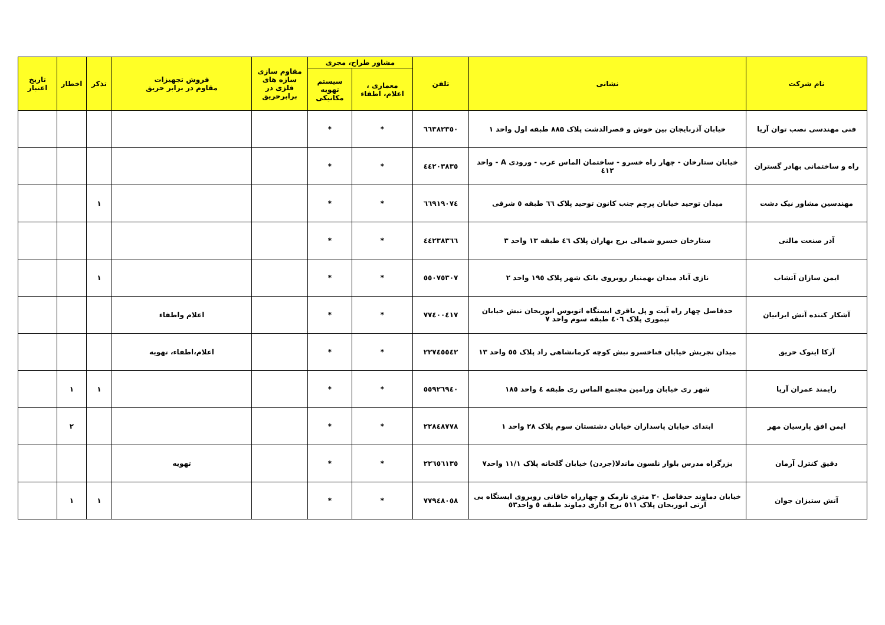| نام شرکت | نشانی | تلفن | مشاور طراح، مجری | | مقاوم سازی سازه های فلزی در برابرحریق | فروش تجهیزات مقاوم در برابر حریق | تذکر | اخطار | تاریخ اعتبار |
| --- | --- | --- | --- | --- | --- | --- | --- | --- | --- |
| | | | معماری ، اعلام، اطفاء | سیستم تهویه مکانیکی | | | | | |
| فنی مهندسی نصب توان آریا | خیابان آذربایجان بین خوش و قصرالدشت پلاک ۸۸۵ طبقه اول واحد ۱ | ٦٦٣٨٢٣٥٠ | * | * | | | | | |
| راه و ساختمانی بهادر گستران | خیابان ستارخان - چهار راه خسرو - ساختمان الماس غرب - ورودی A - واحد ٤١٢ | ٤٤٢٠٣٨٣٥ | * | * | | | | | |
| مهندسین مشاور نیک دشت | میدان توحید خیابان پرچم جنب کانون توحید پلاک ٦٦ طبقه ٥ شرقی | ٦٦٩١٩٠٧٤ | * | * | | | ۱ | | |
| آذر صنعت مالنی | ستارخان خسرو شمالی برج بهاران پلاک ٤٦ طبقه ۱۳ واحد ۳ | ٤٤٢٣٨٣٦٦ | * | * | | | | | |
| ایمن سازان آتشاب | نازی آباد میدان بهمنیار روبروی بانک شهر پلاک ۱۹٥ واحد ۲ | ٥٥٠٧٥٣٠٧ | * | * | | | ۱ | | |
| آشکار کننده آتش ایرانیان | حدفاصل چهار راه آیت و پل باقری ایستگاه اتوبوس ابوریحان نبش خیابان تیموری پلاک ٤٠٦ طبقه سوم واحد ۷ | ٧٧٤٠٠٤١٧ | * | * | | اعلام واطفاء | | | |
| آرکا ایتوک حریق | میدان تجریش خیابان فناخسرو نبش کوچه کرمانشاهی راد پلاک ٥٥ واحد ۱۳ | ٢٢٧٤٥٥٤٢ | * | * | | اعلام،اطفاء، تهویه | | | |
| رایمند عمران آریا | شهر ری خیابان ورامین مجتمع الماس ری طبقه ٤ واحد ۱۸٥ | ٥٥٩٢٦٩٤٠ | * | * | | | ۱ | ۱ | |
| ایمن افق پارسیان مهر | ابتدای خیابان پاسداران خیابان دشتستان سوم پلاک ۲۸ واحد ۱ | ٢٢٨٤٨٧٧٨ | * | * | | | | ۲ | |
| دقیق کنترل آرمان | بزرگراه مدرس بلوار نلسون ماندلا(جردن) خیابان گلخانه پلاک ۱۱/۱ واحد۷ | ٢٢٦٥٦١٣٥ | * | * | | تهویه | | | |
| آتش ستیزان جوان | خیابان دماوند حدفاصل ۳۰ متری نارمک و چهارراه خاقانی روبروی ایستگاه بی آرتی ابوریحان پلاک ٥۱۱ برج اداری دماوند طبقه ٥ واحد٥۳ | ٧٧٩٤٨٠٥٨ | * | * | | | ۱ | ۱ | |